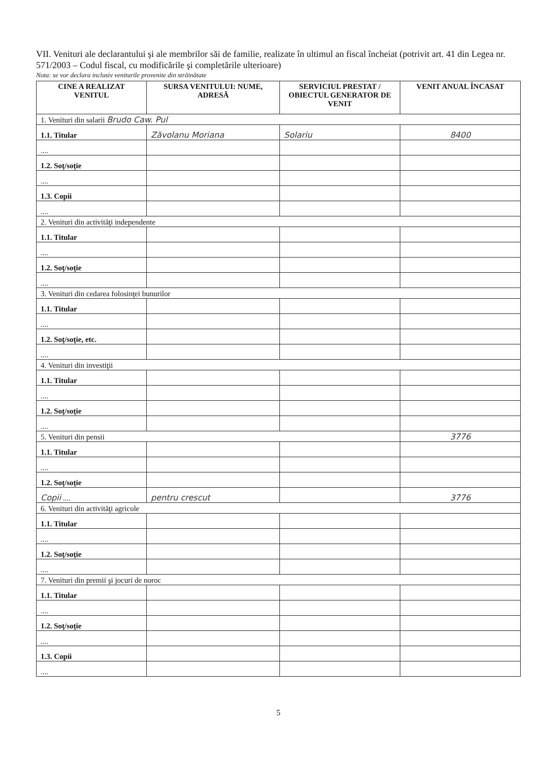VII. Venituri ale declarantului şi ale membrilor săi de familie, realizate în ultimul an fiscal încheiat (potrivit art. 41 din Legea nr. 571/2003 – Codul fiscal, cu modificările şi completările ulterioare)
Nota: se vor declara inclusiv veniturile provenite din străinătate
| CINE A REALIZAT VENITUL | SURSA VENITULUI: NUME, ADRESĂ | SERVICIUL PRESTAT / OBIECTUL GENERATOR DE VENIT | VENIT ANUAL ÎNCASAT |
| --- | --- | --- | --- |
| 1. Venituri din salarii Brudo Caw. Pul | | | |
| 1.1. Titular | Zăvolanu Moriana | Solariu | 8400 |
| .... | | | |
| 1.2. Soţ/soţie | | | |
| .... | | | |
| 1.3. Copii | | | |
| .... | | | |
| 2. Venituri din activităţi independente | | | |
| 1.1. Titular | | | |
| .... | | | |
| 1.2. Soţ/soţie | | | |
| .... | | | |
| 3. Venituri din cedarea folosinţei bunurilor | | | |
| 1.1. Titular | | | |
| .... | | | |
| 1.2. Soţ/soţie, etc. | | | |
| .... | | | |
| 4. Venituri din investiţii | | | |
| 1.1. Titular | | | |
| .... | | | |
| 1.2. Soţ/soţie | | | |
| .... | | | |
| 5. Venituri din pensii | | | 3776 |
| 1.1. Titular | | | |
| .... | | | |
| 1.2. Soţ/soţie | | | |
| Copii .... | pentru crescut | | 3776 |
| 6. Venituri din activităţi agricole | | | |
| 1.1. Titular | | | |
| .... | | | |
| 1.2. Soţ/soţie | | | |
| .... | | | |
| 7. Venituri din premii şi jocuri de noroc | | | |
| 1.1. Titular | | | |
| .... | | | |
| 1.2. Soţ/soţie | | | |
| .... | | | |
| 1.3. Copii | | | |
| .... | | | |
5